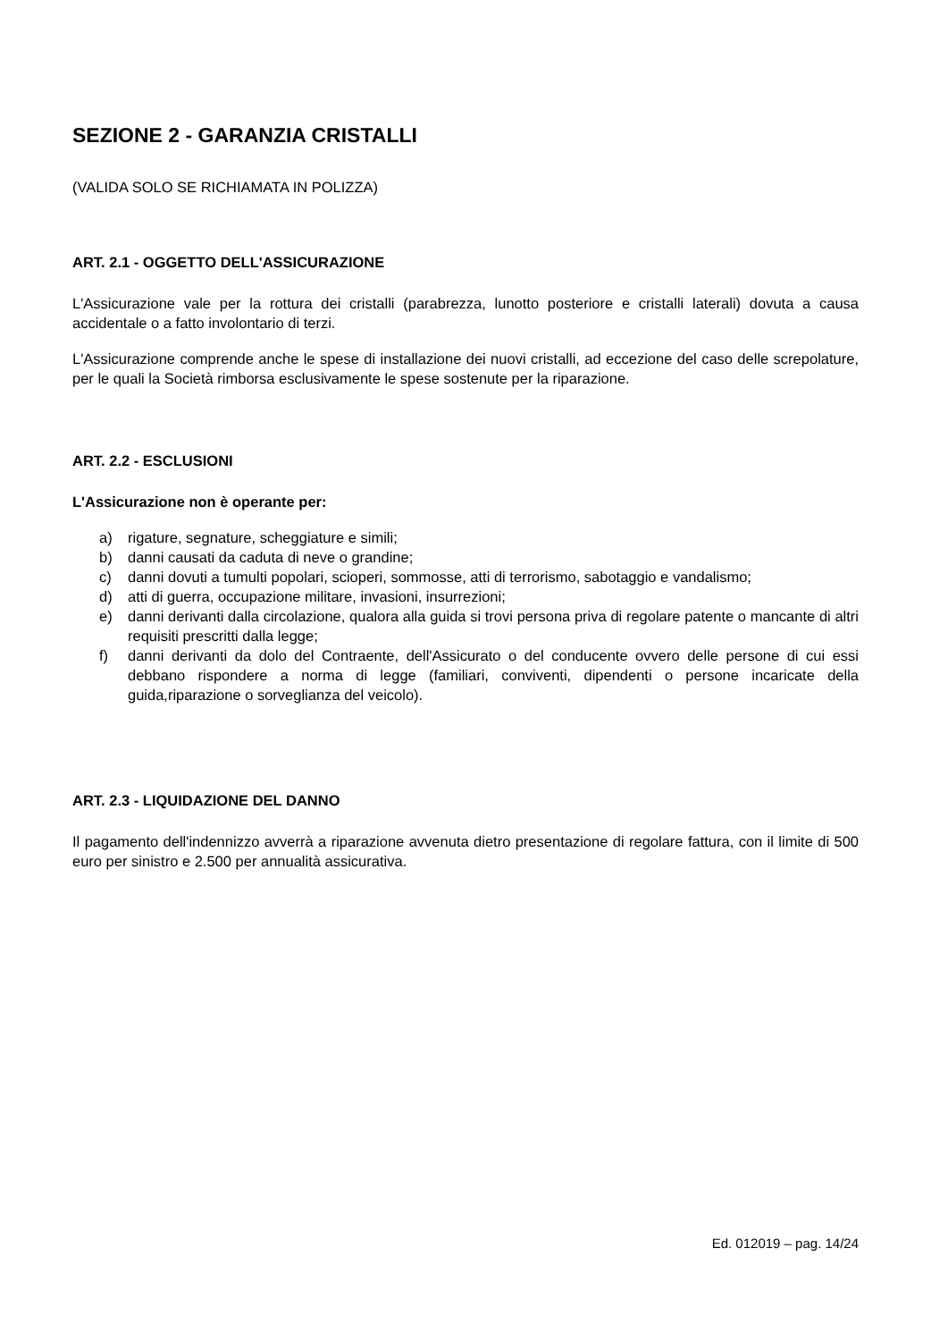SEZIONE 2 - GARANZIA CRISTALLI
(VALIDA SOLO SE RICHIAMATA IN POLIZZA)
ART. 2.1 - OGGETTO DELL'ASSICURAZIONE
L'Assicurazione vale per la rottura dei cristalli (parabrezza, lunotto posteriore e cristalli laterali) dovuta a causa accidentale o a fatto involontario di terzi.
L'Assicurazione comprende anche le spese di installazione dei nuovi cristalli, ad eccezione del caso delle screpolature, per le quali la Società rimborsa esclusivamente le spese sostenute per la riparazione.
ART. 2.2 - ESCLUSIONI
L'Assicurazione non è operante per:
a) rigature, segnature, scheggiature e simili;
b) danni causati da caduta di neve o grandine;
c) danni dovuti a tumulti popolari, scioperi, sommosse, atti di terrorismo, sabotaggio e vandalismo;
d) atti di guerra, occupazione militare, invasioni, insurrezioni;
e) danni derivanti dalla circolazione, qualora alla guida si trovi persona priva di regolare patente o mancante di altri requisiti prescritti dalla legge;
f) danni derivanti da dolo del Contraente, dell'Assicurato o del conducente ovvero delle persone di cui essi debbano rispondere a norma di legge (familiari, conviventi, dipendenti o persone incaricate della guida,riparazione o sorveglianza del veicolo).
ART. 2.3 - LIQUIDAZIONE DEL DANNO
Il pagamento dell'indennizzo avverrà a riparazione avvenuta dietro presentazione di regolare fattura, con il limite di 500 euro per sinistro e 2.500 per annualità assicurativa.
Ed. 012019 – pag. 14/24